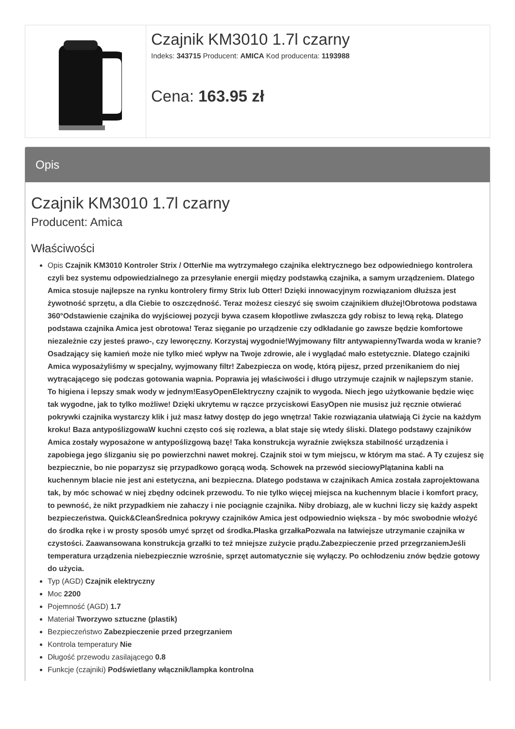Czajnik KM3010 1.7l czarny
Indeks: 343715 Producent: AMICA Kod producenta: 1193988
Cena: 163.95 zł
Opis
Czajnik KM3010 1.7l czarny
Producent: Amica
Właściwości
Opis Czajnik KM3010 Kontroler Strix / OtterNie ma wytrzymałego czajnika elektrycznego bez odpowiedniego kontrolera czyli bez systemu odpowiedzialnego za przesyłanie energii między podstawką czajnika, a samym urządzeniem. Dlatego Amica stosuje najlepsze na rynku kontrolery firmy Strix lub Otter! Dzięki innowacyjnym rozwiązaniom dłuższa jest żywotność sprzętu, a dla Ciebie to oszczędność. Teraz możesz cieszyć się swoim czajnikiem dłużej!Obrotowa podstawa 360°Odstawienie czajnika do wyjściowej pozycji bywa czasem kłopotliwe zwłaszcza gdy robisz to lewą ręką. Dlatego podstawa czajnika Amica jest obrotowa! Teraz sięganie po urządzenie czy odkładanie go zawsze będzie komfortowe niezależnie czy jesteś prawo-, czy leworęczny. Korzystaj wygodnie!Wyjmowany filtr antywapiennyTwarda woda w kranie? Osadzający się kamień może nie tylko mieć wpływ na Twoje zdrowie, ale i wyglądać mało estetycznie. Dlatego czajniki Amica wyposażyliśmy w specjalny, wyjmowany filtr! Zabezpiecza on wodę, którą pijesz, przed przenikaniem do niej wytrącającego się podczas gotowania wapnia. Poprawia jej właściwości i długo utrzymuje czajnik w najlepszym stanie. To higiena i lepszy smak wody w jednym!EasyOpenElektryczny czajnik to wygoda. Niech jego użytkowanie będzie więc tak wygodne, jak to tylko możliwe! Dzięki ukrytemu w rączce przyciskowi EasyOpen nie musisz już ręcznie otwierać pokrywki czajnika wystarczy klik i już masz łatwy dostęp do jego wnętrza! Takie rozwiązania ułatwiają Ci życie na każdym kroku! Baza antypoślizgowaW kuchni często coś się rozlewa, a blat staje się wtedy śliski. Dlatego podstawy czajników Amica zostały wyposażone w antypoślizgową bazę! Taka konstrukcja wyraźnie zwiększa stabilność urządzenia i zapobiega jego ślizganiu się po powierzchni nawet mokrej. Czajnik stoi w tym miejscu, w którym ma stać. A Ty czujesz się bezpiecznie, bo nie poparzysz się przypadkowo gorącą wodą. Schowek na przewód sieciowyPlątanina kabli na kuchennym blacie nie jest ani estetyczna, ani bezpieczna. Dlatego podstawa w czajnikach Amica została zaprojektowana tak, by móc schować w niej zbędny odcinek przewodu. To nie tylko więcej miejsca na kuchennym blacie i komfort pracy, to pewność, że nikt przypadkiem nie zahaczy i nie pociągnie czajnika. Niby drobiazg, ale w kuchni liczy się każdy aspekt bezpieczeństwa. Quick&CleanŚrednica pokrywy czajników Amica jest odpowiednio większa - by móc swobodnie włożyć do środka ręke i w prosty sposób umyć sprzęt od środka.Płaska grzałkaPozwala na łatwiejsze utrzymanie czajnika w czystości. Zaawansowana konstrukcja grzałki to też mniejsze zużycie prądu.Zabezpieczenie przed przegrzaniemJeśli temperatura urządzenia niebezpiecznie wzrośnie, sprzęt automatycznie się wyłączy. Po ochłodzeniu znów będzie gotowy do użycia.
Typ (AGD) Czajnik elektryczny
Moc 2200
Pojemność (AGD) 1.7
Materiał Tworzywo sztuczne (plastik)
Bezpieczeństwo Zabezpieczenie przed przegrzaniem
Kontrola temperatury Nie
Długość przewodu zasilającego 0.8
Funkcje (czajniki) Podświetlany włącznik/lampka kontrolna